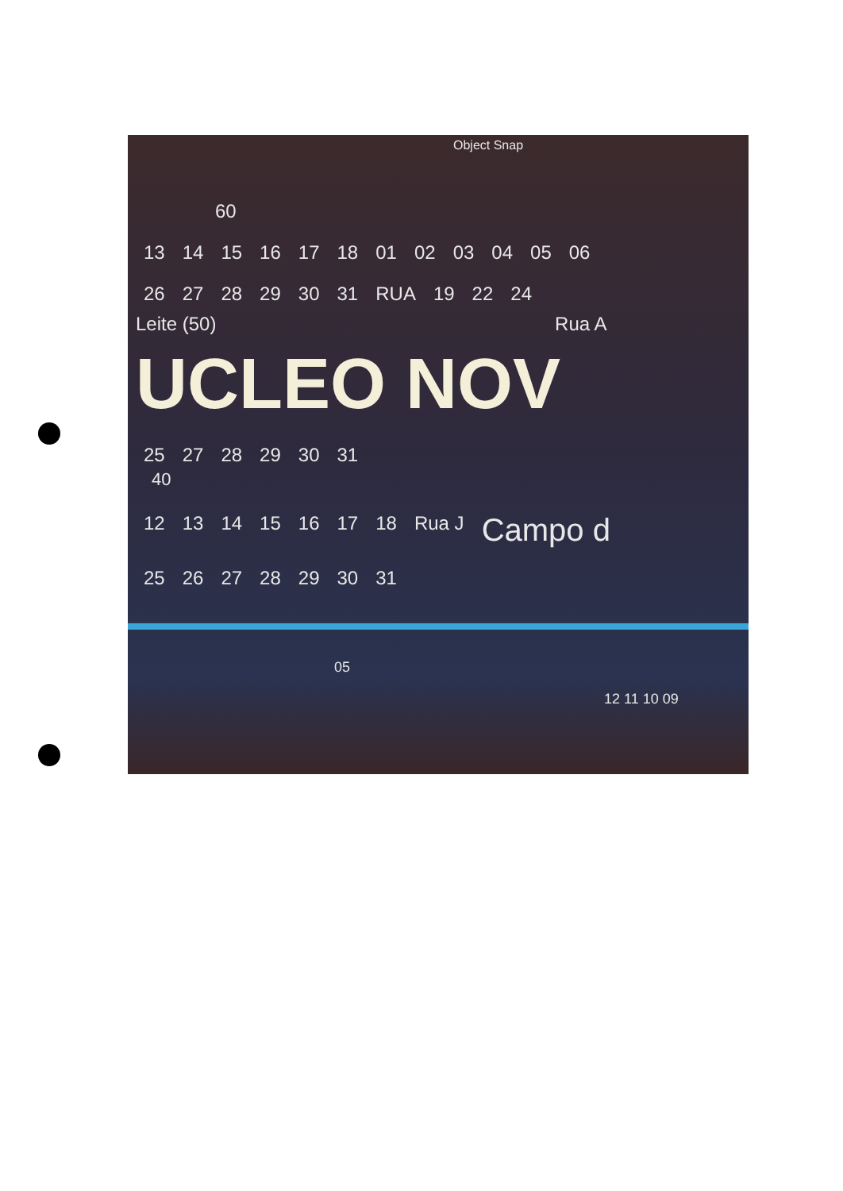Object Snap
60
13 14 15 16 17 18 01 02 03 04 05 06
26 27 28 29 30 31 RUA 19 22 24
Leite (50) Rua A
UCLEO NOV
25 27 28 29 30 31
40
12 13 14 15 16 17 18 Rua J Campo d
25 26 27 28 29 30 31
05
12 11 10 09